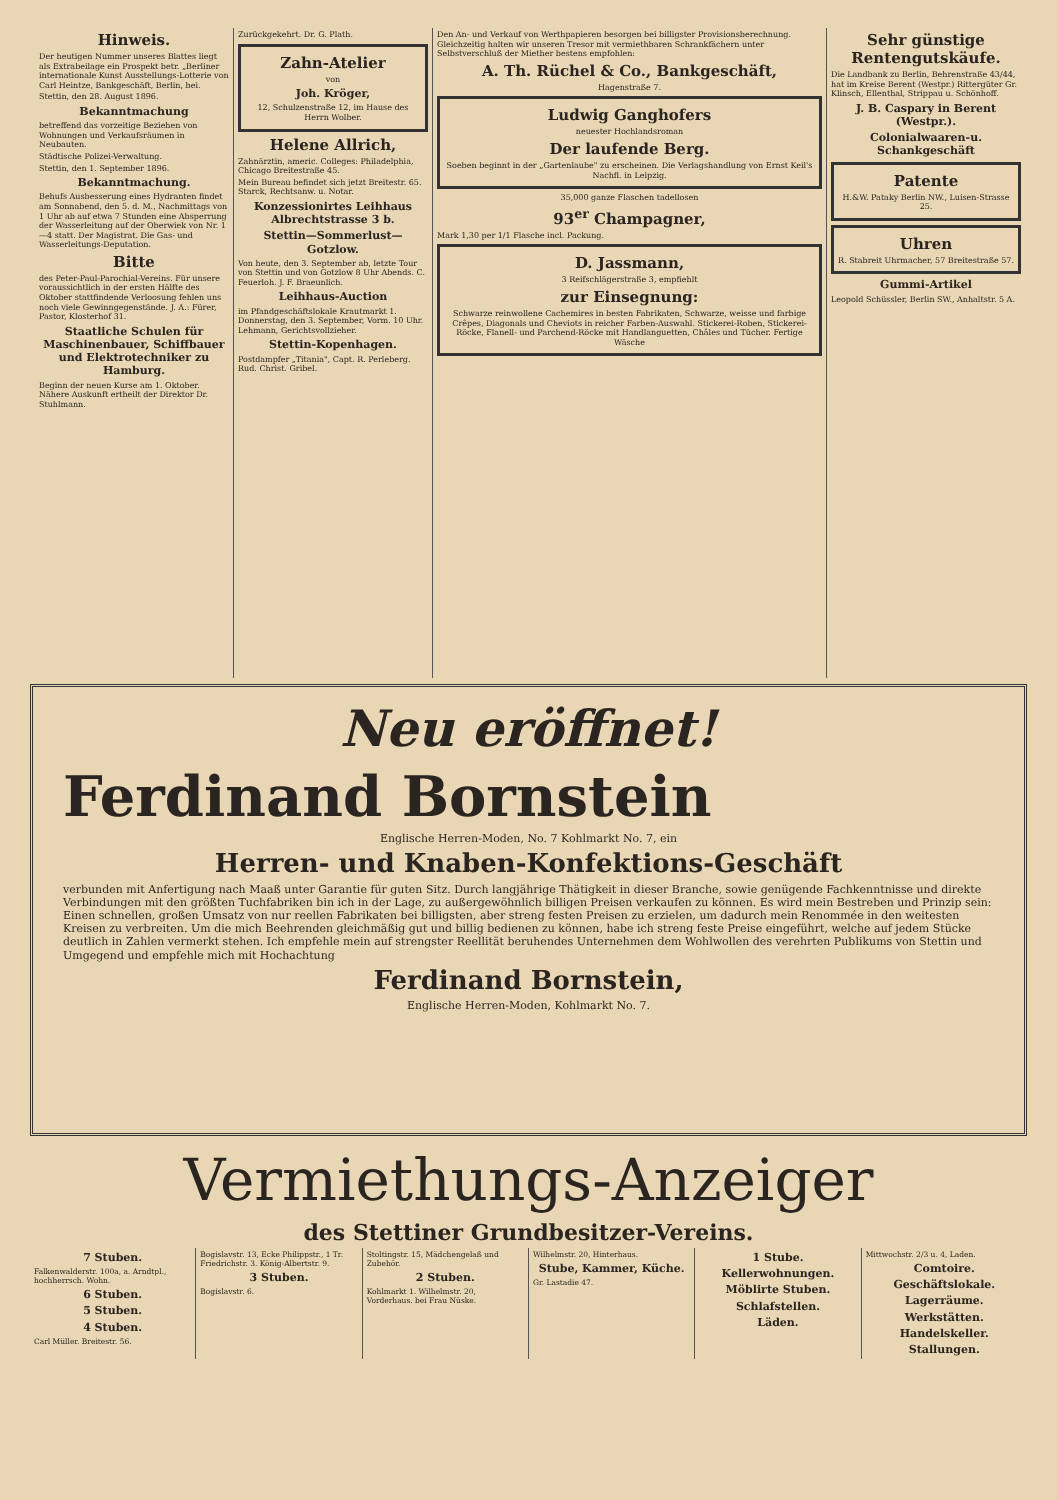Hinweis.
Der heutigen Nummer unseres Blattes liegt als Extrabeilage ein Prospekt betr. „Berliner internationale Kunst Ausstellungs-Lotterie von Carl Heintze, Bankgeschäft, Berlin, bei.
Stettin, den 28. August 1896.
Bekanntmachung
betreffend das vorzeitige Beziehen von Wohnungen und Verkaufsräumen in Neubauten.
Städtische Polizei-Verwaltung.
Stettin, den 1. September 1896.
Bekanntmachung.
Behufs Ausbesserung eines Hydranten findet am Sonnabend, den 5. d. M., Nachmittags von 1 Uhr ab auf etwa 7 Stunden eine Absperrung der Wasserleitung auf der Oberwiek von Nr. 1—4 statt. Der Magistrat. Die Gas- und Wasserleitungs-Deputation.
Bitte
des Peter-Paul-Parochial-Vereins. Für unsere voraussichtlich in der ersten Hälfte des Oktober stattfindende Verloosung fehlen uns noch viele Gewinngegenstände. J. A.: Fürer, Pastor, Klosterhof 31.
Staatliche Schulen für Maschinenbauer, Schiffbauer und Elektrotechniker zu Hamburg.
Beginn der neuen Kurse am 1. Oktober. Nähere Auskunft ertheilt der Direktor Dr. Stuhlmann.
Zurückgekehrt. Dr. G. Plath.
Zahn-Atelier
von
Joh. Kröger,
12, Schulzenstraße 12, im Hause des Herrn Wolber.
Helene Allrich,
Zahnärztin, americ. Colleges: Philadelphia, Chicago Breitestraße 45.
Mein Bureau befindet sich jetzt Breitestr. 65. Starck, Rechtsanw. u. Notar.
Konzessionirtes Leihhaus Albrechtstrasse 3 b.
Stettin—Sommerlust—Gotzlow.
Von heute, den 3. September ab, letzte Tour von Stettin und von Gotzlow 8 Uhr Abends. C. Feuerloh. J. F. Braeunlich.
Leihhaus-Auction
im Pfandgeschäftslokale Krautmarkt 1. Donnerstag, den 3. September, Vorm. 10 Uhr. Lehmann, Gerichtsvollzieher.
Stettin-Kopenhagen.
Postdampfer „Titania", Capt. R. Perleberg. Rud. Christ. Gribel.
Den An- und Verkauf von Werthpapieren besorgen bei billigster Provisionsberechnung. Gleichzeitig halten wir unseren Tresor mit vermiethbaren Schrankfächern unter Selbstverschluß der Miether bestens empfohlen:
A. Th. Rüchel & Co., Bankgeschäft,
Hagenstraße 7.
Ludwig Ganghofers
neuester Hochlandsroman
Der laufende Berg.
Soeben beginnt in der „Gartenlaube" zu erscheinen. Die Verlagshandlung von Ernst Keil's Nachfl. in Leipzig.
35,000 ganze Flaschen tadellosen
93<sup>er</sup> Champagner,
Mark 1,30 per 1/1 Flasche incl. Packung.
D. Jassmann,
3 Reifschlägerstraße 3, empfiehlt
zur Einsegnung:
Schwarze reinwollene Cachemires in besten Fabrikaten, Schwarze, weisse und farbige Crêpes, Diagonals und Cheviots in reicher Farben-Auswahl. Stickerei-Roben, Stickerei-Röcke, Flanell- und Parchend-Röcke mit Handlanguetten, Châles und Tücher. Fertige Wäsche
Sehr günstige Rentengutskäufe.
Die Landbank zu Berlin, Behrenstraße 43/44, hat im Kreise Berent (Westpr.) Rittergüter Gr. Klinsch, Ellenthal, Strippau u. Schönhoff.
J. B. Caspary in Berent (Westpr.).
Colonialwaaren-u. Schankgeschäft
Patente
H.&W. Pataky Berlin NW., Luisen-Strasse 25.
Uhren
R. Stabreit Uhrmacher, 57 Breitestraße 57.
Gummi-Artikel
Leopold Schüssler, Berlin SW., Anhaltstr. 5 A.
Neu eröffnet!
Ferdinand Bornstein
Englische Herren-Moden, No. 7 Kohlmarkt No. 7, ein
Herren- und Knaben-Konfektions-Geschäft
verbunden mit Anfertigung nach Maaß unter Garantie für guten Sitz. Durch langjährige Thätigkeit in dieser Branche, sowie genügende Fachkenntnisse und direkte Verbindungen mit den größten Tuchfabriken bin ich in der Lage, zu außergewöhnlich billigen Preisen verkaufen zu können. Es wird mein Bestreben und Prinzip sein: Einen schnellen, großen Umsatz von nur reellen Fabrikaten bei billigsten, aber streng festen Preisen zu erzielen, um dadurch mein Renommée in den weitesten Kreisen zu verbreiten. Um die mich Beehrenden gleichmäßig gut und billig bedienen zu können, habe ich streng feste Preise eingeführt, welche auf jedem Stücke deutlich in Zahlen vermerkt stehen. Ich empfehle mein auf strengster Reellität beruhendes Unternehmen dem Wohlwollen des verehrten Publikums von Stettin und Umgegend und empfehle mich mit Hochachtung
Ferdinand Bornstein,
Englische Herren-Moden, Kohlmarkt No. 7.
Vermiethungs-Anzeiger
des Stettiner Grundbesitzer-Vereins.
7 Stuben.
Falkenwalderstr. 100a, a. Arndtpl., hochherrsch. Wohn.
6 Stuben.
5 Stuben.
4 Stuben.
Carl Müller. Breitestr. 56.
Bogislavstr. 13, Ecke Philippstr., 1 Tr. Friedrichstr. 3. König-Albertstr. 9.
3 Stuben.
Bogislavstr. 6.
Stoltingstr. 15, Mädchengelaß und Zubehör.
2 Stuben.
Kohlmarkt 1. Wilhelmstr. 20, Vorderhaus. bei Frau Nüske.
Wilhelmstr. 20, Hinterhaus.
Stube, Kammer, Küche.
Gr. Lastadie 47.
1 Stube.
Kellerwohnungen.
Möblirte Stuben.
Schlafstellen.
Läden.
Mittwochstr. 2/3 u. 4, Laden.
Comtoire.
Geschäftslokale.
Lagerräume.
Werkstätten.
Handelskeller.
Stallungen.